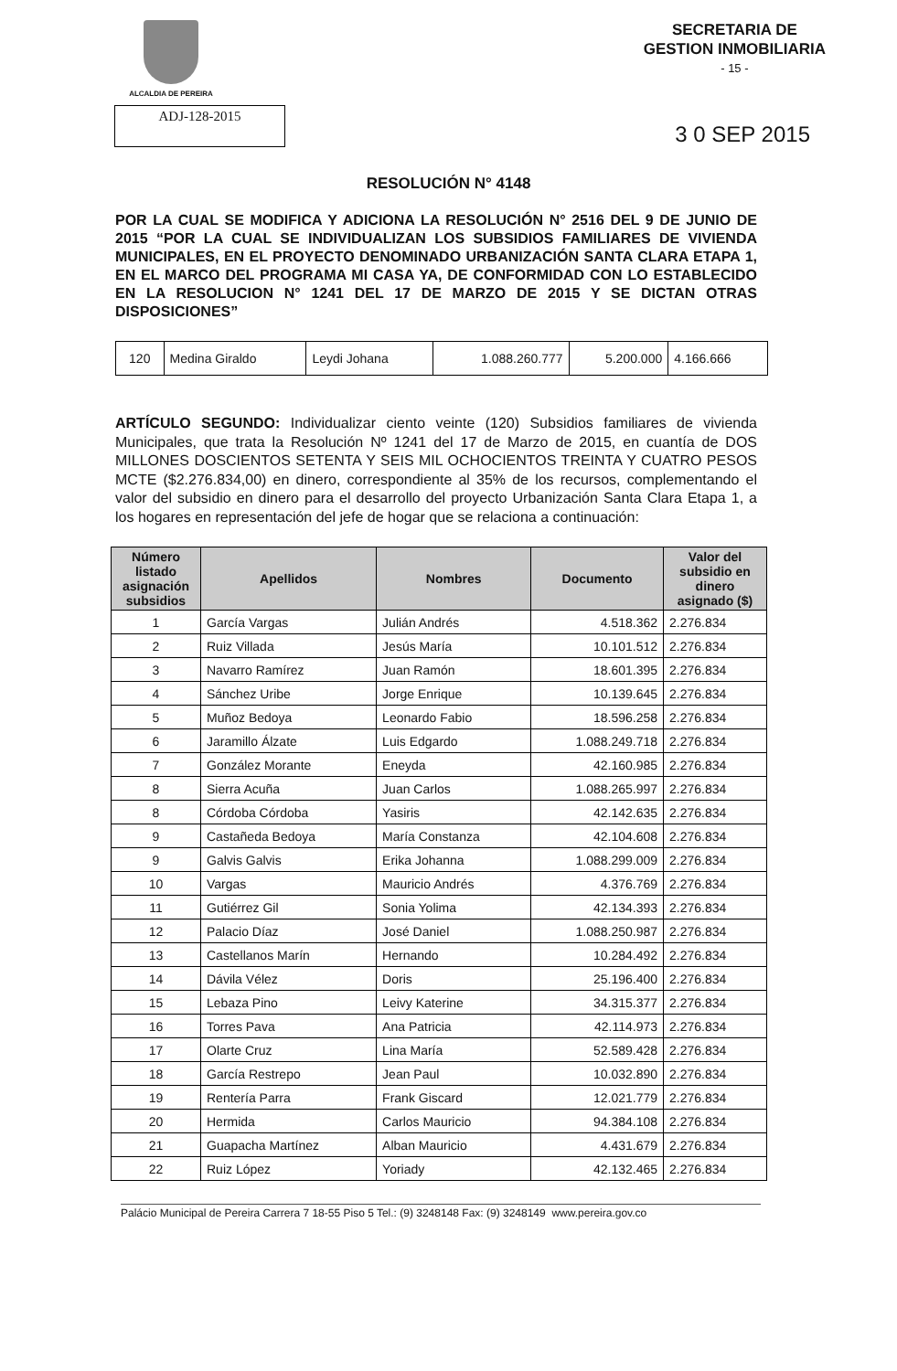ALCALDIA DE PEREIRA
SECRETARIA DE
GESTION INMOBILIARIA
- 15 -
ADJ-128-2015
3 0 SEP 2015
RESOLUCIÓN N° 4148
POR LA CUAL SE MODIFICA Y ADICIONA LA RESOLUCIÓN N° 2516 DEL 9 DE JUNIO DE 2015 “POR LA CUAL SE INDIVIDUALIZAN LOS SUBSIDIOS FAMILIARES DE VIVIENDA MUNICIPALES, EN EL PROYECTO DENOMINADO URBANIZACIÓN SANTA CLARA ETAPA 1, EN EL MARCO DEL PROGRAMA MI CASA YA, DE CONFORMIDAD CON LO ESTABLECIDO EN LA RESOLUCION N° 1241 DEL 17 DE MARZO DE 2015 Y SE DICTAN OTRAS DISPOSICIONES”
| 120 | Medina Giraldo | Leydi Johana | 1.088.260.777 | 5.200.000 | 4.166.666 |
ARTÍCULO SEGUNDO: Individualizar ciento veinte (120) Subsidios familiares de vivienda Municipales, que trata la Resolución Nº 1241 del 17 de Marzo de 2015, en cuantía de DOS MILLONES DOSCIENTOS SETENTA Y SEIS MIL OCHOCIENTOS TREINTA Y CUATRO PESOS MCTE ($2.276.834,00) en dinero, correspondiente al 35% de los recursos, complementando el valor del subsidio en dinero para el desarrollo del proyecto Urbanización Santa Clara Etapa 1, a los hogares en representación del jefe de hogar que se relaciona a continuación:
| Número listado asignación subsidios | Apellidos | Nombres | Documento | Valor del subsidio en dinero asignado ($) |
| --- | --- | --- | --- | --- |
| 1 | García Vargas | Julián Andrés | 4.518.362 | 2.276.834 |
| 2 | Ruiz Villada | Jesús María | 10.101.512 | 2.276.834 |
| 3 | Navarro Ramírez | Juan Ramón | 18.601.395 | 2.276.834 |
| 4 | Sánchez Uribe | Jorge Enrique | 10.139.645 | 2.276.834 |
| 5 | Muñoz Bedoya | Leonardo Fabio | 18.596.258 | 2.276.834 |
| 6 | Jaramillo Álzate | Luis Edgardo | 1.088.249.718 | 2.276.834 |
| 7 | González Morante | Eneyda | 42.160.985 | 2.276.834 |
| 8 | Sierra Acuña | Juan Carlos | 1.088.265.997 | 2.276.834 |
| 8 | Córdoba Córdoba | Yasiris | 42.142.635 | 2.276.834 |
| 9 | Castañeda Bedoya | María Constanza | 42.104.608 | 2.276.834 |
| 9 | Galvis Galvis | Erika Johanna | 1.088.299.009 | 2.276.834 |
| 10 | Vargas | Mauricio Andrés | 4.376.769 | 2.276.834 |
| 11 | Gutiérrez Gil | Sonia Yolima | 42.134.393 | 2.276.834 |
| 12 | Palacio Díaz | José Daniel | 1.088.250.987 | 2.276.834 |
| 13 | Castellanos Marín | Hernando | 10.284.492 | 2.276.834 |
| 14 | Dávila Vélez | Doris | 25.196.400 | 2.276.834 |
| 15 | Lebaza Pino | Leivy Katerine | 34.315.377 | 2.276.834 |
| 16 | Torres Pava | Ana Patricia | 42.114.973 | 2.276.834 |
| 17 | Olarte Cruz | Lina María | 52.589.428 | 2.276.834 |
| 18 | García Restrepo | Jean Paul | 10.032.890 | 2.276.834 |
| 19 | Rentería Parra | Frank Giscard | 12.021.779 | 2.276.834 |
| 20 | Hermida | Carlos Mauricio | 94.384.108 | 2.276.834 |
| 21 | Guapacha Martínez | Alban Mauricio | 4.431.679 | 2.276.834 |
| 22 | Ruiz López | Yoriady | 42.132.465 | 2.276.834 |
Palácio Municipal de Pereira Carrera 7 18-55 Piso 5 Tel.: (9) 3248148 Fax: (9) 3248149 www.pereira.gov.co